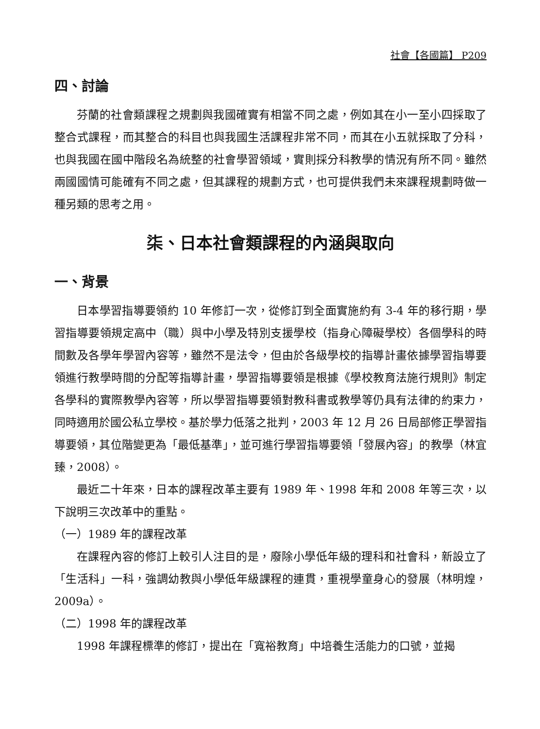社會【各國篇】 P209
四、討論
芬蘭的社會類課程之規劃與我國確實有相當不同之處，例如其在小一至小四採取了整合式課程，而其整合的科目也與我國生活課程非常不同，而其在小五就採取了分科，也與我國在國中階段名為統整的社會學習領域，實則採分科教學的情況有所不同。雖然兩國國情可能確有不同之處，但其課程的規劃方式，也可提供我們未來課程規劃時做一種另類的思考之用。
柒、日本社會類課程的內涵與取向
一、背景
日本學習指導要領約 10 年修訂一次，從修訂到全面實施約有 3-4 年的移行期，學習指導要領規定高中（職）與中小學及特別支援學校（指身心障礙學校）各個學科的時間數及各學年學習內容等，雖然不是法令，但由於各級學校的指導計畫依據學習指導要領進行教學時間的分配等指導計畫，學習指導要領是根據《學校教育法施行規則》制定各學科的實際教學內容等，所以學習指導要領對教科書或教學等仍具有法律的約束力，同時適用於國公私立學校。基於學力低落之批判，2003 年 12 月 26 日局部修正學習指導要領，其位階變更為「最低基準」，並可進行學習指導要領「發展內容」的教學（林宜臻，2008）。
最近二十年來，日本的課程改革主要有 1989 年、1998 年和 2008 年等三次，以下說明三次改革中的重點。
（一）1989 年的課程改革
在課程內容的修訂上較引人注目的是，廢除小學低年級的理科和社會科，新設立了「生活科」一科，強調幼教與小學低年級課程的連貫，重視學童身心的發展（林明煌，2009a）。
（二）1998 年的課程改革
1998 年課程標準的修訂，提出在「寬裕教育」中培養生活能力的口號，並揭